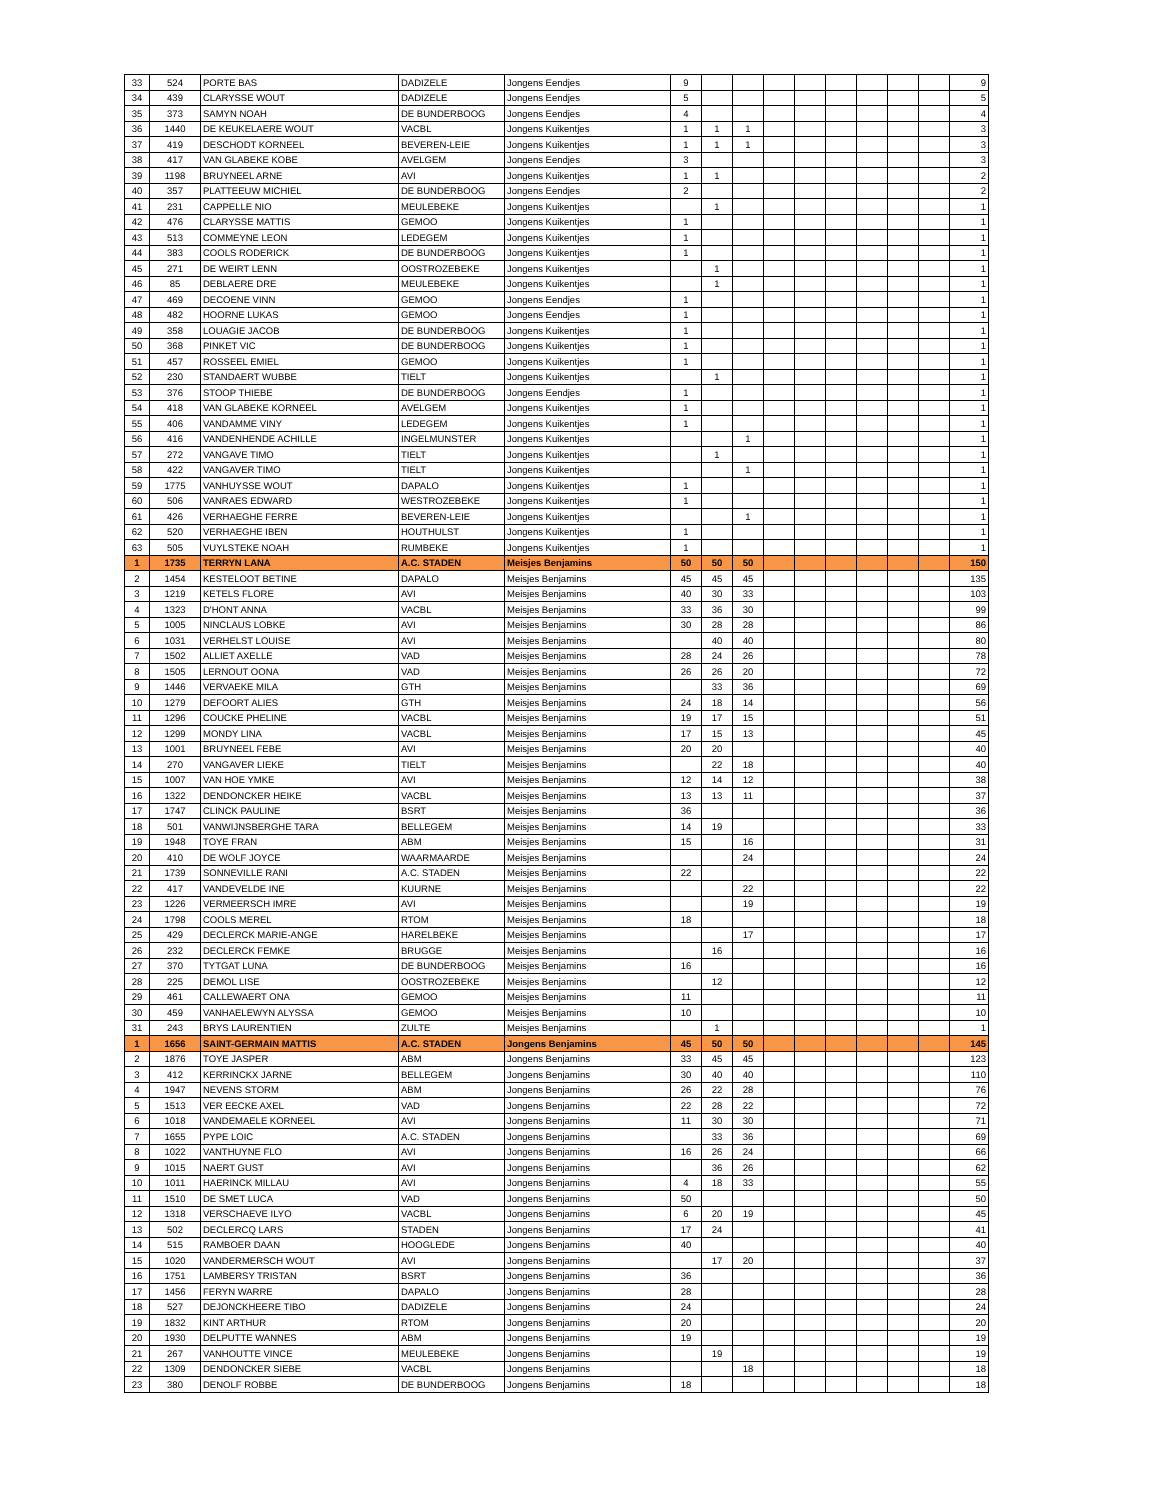| 33 | 524 | PORTE BAS | DADIZELE | Jongens Eendjes | 9 | | | | | | | | | 9 |
| 34 | 439 | CLARYSSE WOUT | DADIZELE | Jongens Eendjes | 5 | | | | | | | | | 5 |
| 35 | 373 | SAMYN NOAH | DE BUNDERBOOG | Jongens Eendjes | 4 | | | | | | | | | 4 |
| 36 | 1440 | DE KEUKELAERE WOUT | VACBL | Jongens Kuikentjes | 1 | 1 | 1 | | | | | | | 3 |
| 37 | 419 | DESCHODT KORNEEL | BEVEREN-LEIE | Jongens Kuikentjes | 1 | 1 | 1 | | | | | | | 3 |
| 38 | 417 | VAN GLABEKE KOBE | AVELGEM | Jongens Eendjes | 3 | | | | | | | | | 3 |
| 39 | 1198 | BRUYNEEL ARNE | AVI | Jongens Kuikentjes | 1 | 1 | | | | | | | | 2 |
| 40 | 357 | PLATTEEUW MICHIEL | DE BUNDERBOOG | Jongens Eendjes | 2 | | | | | | | | | 2 |
| 41 | 231 | CAPPELLE NIO | MEULEBEKE | Jongens Kuikentjes | | 1 | | | | | | | | 1 |
| 42 | 476 | CLARYSSE MATTIS | GEMOO | Jongens Kuikentjes | 1 | | | | | | | | | 1 |
| 43 | 513 | COMMEYNE LEON | LEDEGEM | Jongens Kuikentjes | 1 | | | | | | | | | 1 |
| 44 | 383 | COOLS RODERICK | DE BUNDERBOOG | Jongens Kuikentjes | 1 | | | | | | | | | 1 |
| 45 | 271 | DE WEIRT LENN | OOSTROZEBEKE | Jongens Kuikentjes | | 1 | | | | | | | | 1 |
| 46 | 85 | DEBLAERE DRE | MEULEBEKE | Jongens Kuikentjes | | 1 | | | | | | | | 1 |
| 47 | 469 | DECOENE VINN | GEMOO | Jongens Eendjes | 1 | | | | | | | | | 1 |
| 48 | 482 | HOORNE LUKAS | GEMOO | Jongens Eendjes | 1 | | | | | | | | | 1 |
| 49 | 358 | LOUAGIE JACOB | DE BUNDERBOOG | Jongens Kuikentjes | 1 | | | | | | | | | 1 |
| 50 | 368 | PINKET VIC | DE BUNDERBOOG | Jongens Kuikentjes | 1 | | | | | | | | | 1 |
| 51 | 457 | ROSSEEL EMIEL | GEMOO | Jongens Kuikentjes | 1 | | | | | | | | | 1 |
| 52 | 230 | STANDAERT WUBBE | TIELT | Jongens Kuikentjes | | 1 | | | | | | | | 1 |
| 53 | 376 | STOOP THIEBE | DE BUNDERBOOG | Jongens Eendjes | 1 | | | | | | | | | 1 |
| 54 | 418 | VAN GLABEKE KORNEEL | AVELGEM | Jongens Kuikentjes | 1 | | | | | | | | | 1 |
| 55 | 406 | VANDAMME VINY | LEDEGEM | Jongens Kuikentjes | 1 | | | | | | | | | 1 |
| 56 | 416 | VANDENHENDE ACHILLE | INGELMUNSTER | Jongens Kuikentjes | | | 1 | | | | | | | 1 |
| 57 | 272 | VANGAVE TIMO | TIELT | Jongens Kuikentjes | | 1 | | | | | | | | 1 |
| 58 | 422 | VANGAVER TIMO | TIELT | Jongens Kuikentjes | | | 1 | | | | | | | 1 |
| 59 | 1775 | VANHUYSSE WOUT | DAPALO | Jongens Kuikentjes | 1 | | | | | | | | | 1 |
| 60 | 506 | VANRAES EDWARD | WESTROZEBEKE | Jongens Kuikentjes | 1 | | | | | | | | | 1 |
| 61 | 426 | VERHAEGHE FERRE | BEVEREN-LEIE | Jongens Kuikentjes | | | 1 | | | | | | | 1 |
| 62 | 520 | VERHAEGHE IBEN | HOUTHULST | Jongens Kuikentjes | 1 | | | | | | | | | 1 |
| 63 | 505 | VUYLSTEKE NOAH | RUMBEKE | Jongens Kuikentjes | 1 | | | | | | | | | 1 |
| 1 | 1735 | TERRYN LANA | A.C. STADEN | Meisjes Benjamins | 50 | 50 | 50 | | | | | | | 150 |
| 2 | 1454 | KESTELOOT BETINE | DAPALO | Meisjes Benjamins | 45 | 45 | 45 | | | | | | | 135 |
| 3 | 1219 | KETELS FLORE | AVI | Meisjes Benjamins | 40 | 30 | 33 | | | | | | | 103 |
| 4 | 1323 | D'HONT ANNA | VACBL | Meisjes Benjamins | 33 | 36 | 30 | | | | | | | 99 |
| 5 | 1005 | NINCLAUS LOBKE | AVI | Meisjes Benjamins | 30 | 28 | 28 | | | | | | | 86 |
| 6 | 1031 | VERHELST LOUISE | AVI | Meisjes Benjamins | | 40 | 40 | | | | | | | 80 |
| 7 | 1502 | ALLIET AXELLE | VAD | Meisjes Benjamins | 28 | 24 | 26 | | | | | | | 78 |
| 8 | 1505 | LERNOUT OONA | VAD | Meisjes Benjamins | 26 | 26 | 20 | | | | | | | 72 |
| 9 | 1446 | VERVAEKE MILA | GTH | Meisjes Benjamins | | 33 | 36 | | | | | | | 69 |
| 10 | 1279 | DEFOORT ALIES | GTH | Meisjes Benjamins | 24 | 18 | 14 | | | | | | | 56 |
| 11 | 1296 | COUCKE PHELINE | VACBL | Meisjes Benjamins | 19 | 17 | 15 | | | | | | | 51 |
| 12 | 1299 | MONDY LINA | VACBL | Meisjes Benjamins | 17 | 15 | 13 | | | | | | | 45 |
| 13 | 1001 | BRUYNEEL FEBE | AVI | Meisjes Benjamins | 20 | 20 | | | | | | | | 40 |
| 14 | 270 | VANGAVER LIEKE | TIELT | Meisjes Benjamins | | 22 | 18 | | | | | | | 40 |
| 15 | 1007 | VAN HOE YMKE | AVI | Meisjes Benjamins | 12 | 14 | 12 | | | | | | | 38 |
| 16 | 1322 | DENDONCKER HEIKE | VACBL | Meisjes Benjamins | 13 | 13 | 11 | | | | | | | 37 |
| 17 | 1747 | CLINCK PAULINE | BSRT | Meisjes Benjamins | 36 | | | | | | | | | 36 |
| 18 | 501 | VANWIJNSBERGHE TARA | BELLEGEM | Meisjes Benjamins | 14 | 19 | | | | | | | | 33 |
| 19 | 1948 | TOYE FRAN | ABM | Meisjes Benjamins | 15 | | 16 | | | | | | | 31 |
| 20 | 410 | DE WOLF JOYCE | WAARMAARDE | Meisjes Benjamins | | | 24 | | | | | | | 24 |
| 21 | 1739 | SONNEVILLE RANI | A.C. STADEN | Meisjes Benjamins | 22 | | | | | | | | | 22 |
| 22 | 417 | VANDEVELDE INE | KUURNE | Meisjes Benjamins | | | 22 | | | | | | | 22 |
| 23 | 1226 | VERMEERSCH IMRE | AVI | Meisjes Benjamins | | | 19 | | | | | | | 19 |
| 24 | 1798 | COOLS MEREL | RTOM | Meisjes Benjamins | 18 | | | | | | | | | 18 |
| 25 | 429 | DECLERCK MARIE-ANGE | HARELBEKE | Meisjes Benjamins | | | 17 | | | | | | | 17 |
| 26 | 232 | DECLERCK FEMKE | BRUGGE | Meisjes Benjamins | | 16 | | | | | | | | 16 |
| 27 | 370 | TYTGAT LUNA | DE BUNDERBOOG | Meisjes Benjamins | 16 | | | | | | | | | 16 |
| 28 | 225 | DEMOL LISE | OOSTROZEBEKE | Meisjes Benjamins | | 12 | | | | | | | | 12 |
| 29 | 461 | CALLEWAERT ONA | GEMOO | Meisjes Benjamins | 11 | | | | | | | | | 11 |
| 30 | 459 | VANHAELEWYN ALYSSA | GEMOO | Meisjes Benjamins | 10 | | | | | | | | | 10 |
| 31 | 243 | BRYS LAURENTIEN | ZULTE | Meisjes Benjamins | | 1 | | | | | | | | 1 |
| 1 | 1656 | SAINT-GERMAIN MATTIS | A.C. STADEN | Jongens Benjamins | 45 | 50 | 50 | | | | | | | 145 |
| 2 | 1876 | TOYE JASPER | ABM | Jongens Benjamins | 33 | 45 | 45 | | | | | | | 123 |
| 3 | 412 | KERRINCKX JARNE | BELLEGEM | Jongens Benjamins | 30 | 40 | 40 | | | | | | | 110 |
| 4 | 1947 | NEVENS STORM | ABM | Jongens Benjamins | 26 | 22 | 28 | | | | | | | 76 |
| 5 | 1513 | VER EECKE AXEL | VAD | Jongens Benjamins | 22 | 28 | 22 | | | | | | | 72 |
| 6 | 1018 | VANDEMAELE KORNEEL | AVI | Jongens Benjamins | 11 | 30 | 30 | | | | | | | 71 |
| 7 | 1655 | PYPE LOIC | A.C. STADEN | Jongens Benjamins | | 33 | 36 | | | | | | | 69 |
| 8 | 1022 | VANTHUYNE FLO | AVI | Jongens Benjamins | 16 | 26 | 24 | | | | | | | 66 |
| 9 | 1015 | NAERT GUST | AVI | Jongens Benjamins | | 36 | 26 | | | | | | | 62 |
| 10 | 1011 | HAERINCK MILLAU | AVI | Jongens Benjamins | 4 | 18 | 33 | | | | | | | 55 |
| 11 | 1510 | DE SMET LUCA | VAD | Jongens Benjamins | 50 | | | | | | | | | 50 |
| 12 | 1318 | VERSCHAEVE ILYO | VACBL | Jongens Benjamins | 6 | 20 | 19 | | | | | | | 45 |
| 13 | 502 | DECLERCQ LARS | STADEN | Jongens Benjamins | 17 | 24 | | | | | | | | 41 |
| 14 | 515 | RAMBOER DAAN | HOOGLEDE | Jongens Benjamins | 40 | | | | | | | | | 40 |
| 15 | 1020 | VANDERMERSCH WOUT | AVI | Jongens Benjamins | | 17 | 20 | | | | | | | 37 |
| 16 | 1751 | LAMBERSY TRISTAN | BSRT | Jongens Benjamins | 36 | | | | | | | | | 36 |
| 17 | 1456 | FERYN WARRE | DAPALO | Jongens Benjamins | 28 | | | | | | | | | 28 |
| 18 | 527 | DEJONCKHEERE TIBO | DADIZELE | Jongens Benjamins | 24 | | | | | | | | | 24 |
| 19 | 1832 | KINT ARTHUR | RTOM | Jongens Benjamins | 20 | | | | | | | | | 20 |
| 20 | 1930 | DELPUTTE WANNES | ABM | Jongens Benjamins | 19 | | | | | | | | | 19 |
| 21 | 267 | VANHOUTTE VINCE | MEULEBEKE | Jongens Benjamins | | 19 | | | | | | | | 19 |
| 22 | 1309 | DENDONCKER SIEBE | VACBL | Jongens Benjamins | | | 18 | | | | | | | 18 |
| 23 | 380 | DENOLF ROBBE | DE BUNDERBOOG | Jongens Benjamins | 18 | | | | | | | | | 18 |